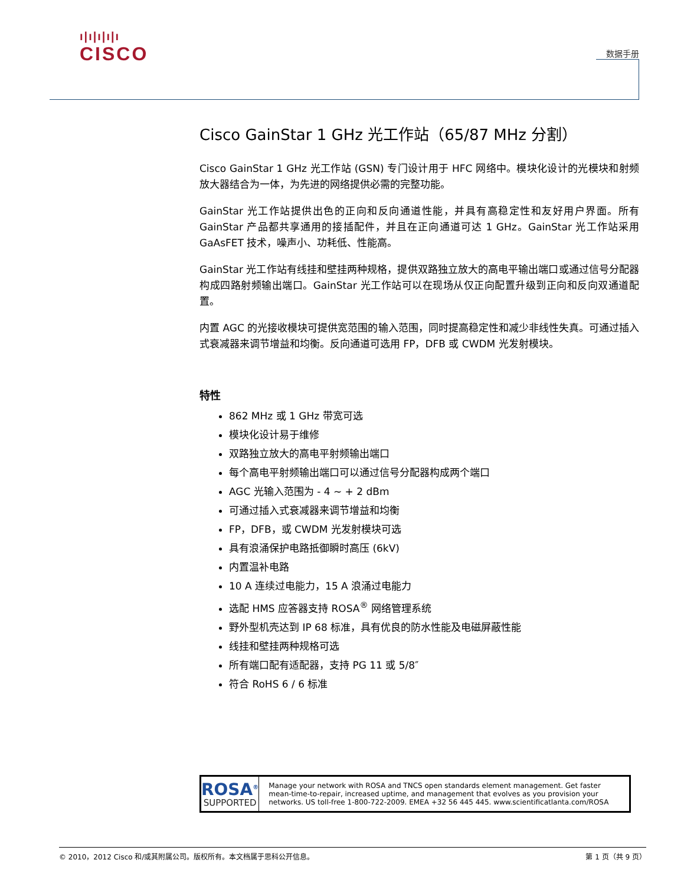ı|ı|ı|ı|ı
CISCO
数据手册
Cisco GainStar 1 GHz 光工作站（65/87 MHz 分割）
Cisco GainStar 1 GHz 光工作站 (GSN) 专门设计用于 HFC 网络中。模块化设计的光模块和射频放大器结合为一体，为先进的网络提供必需的完整功能。
GainStar 光工作站提供出色的正向和反向通道性能，并具有高稳定性和友好用户界面。所有 GainStar 产品都共享通用的接插配件，并且在正向通道可达 1 GHz。GainStar 光工作站采用 GaAsFET 技术，噪声小、功耗低、性能高。
GainStar 光工作站有线挂和壁挂两种规格，提供双路独立放大的高电平输出端口或通过信号分配器构成四路射频输出端口。GainStar 光工作站可以在现场从仅正向配置升级到正向和反向双通道配置。
内置 AGC 的光接收模块可提供宽范围的输入范围，同时提高稳定性和减少非线性失真。可通过插入式衰减器来调节增益和均衡。反向通道可选用 FP，DFB 或 CWDM 光发射模块。
特性
862 MHz 或 1 GHz 带宽可选
模块化设计易于维修
双路独立放大的高电平射频输出端口
每个高电平射频输出端口可以通过信号分配器构成两个端口
AGC 光输入范围为 - 4 ~ + 2 dBm
可通过插入式衰减器来调节增益和均衡
FP，DFB，或 CWDM 光发射模块可选
具有浪涌保护电路抵御瞬时高压 (6kV)
内置温补电路
10 A 连续过电能力，15 A 浪涌过电能力
选配 HMS 应答器支持 ROSA<sup>®</sup> 网络管理系统
野外型机壳达到 IP 68 标准，具有优良的防水性能及电磁屏蔽性能
线挂和壁挂两种规格可选
所有端口配有适配器，支持 PG 11 或 5/8″
符合 RoHS 6 / 6 标准
ROSA<sup>®</sup>
SUPPORTED
Manage your network with ROSA and TNCS open standards element management. Get faster mean-time-to-repair, increased uptime, and management that evolves as you provision your networks. US toll-free 1-800-722-2009. EMEA +32 56 445 445. www.scientificatlanta.com/ROSA
© 2010，2012 Cisco 和/或其附属公司。版权所有。本文档属于思科公开信息。 第 1 页（共 9 页）